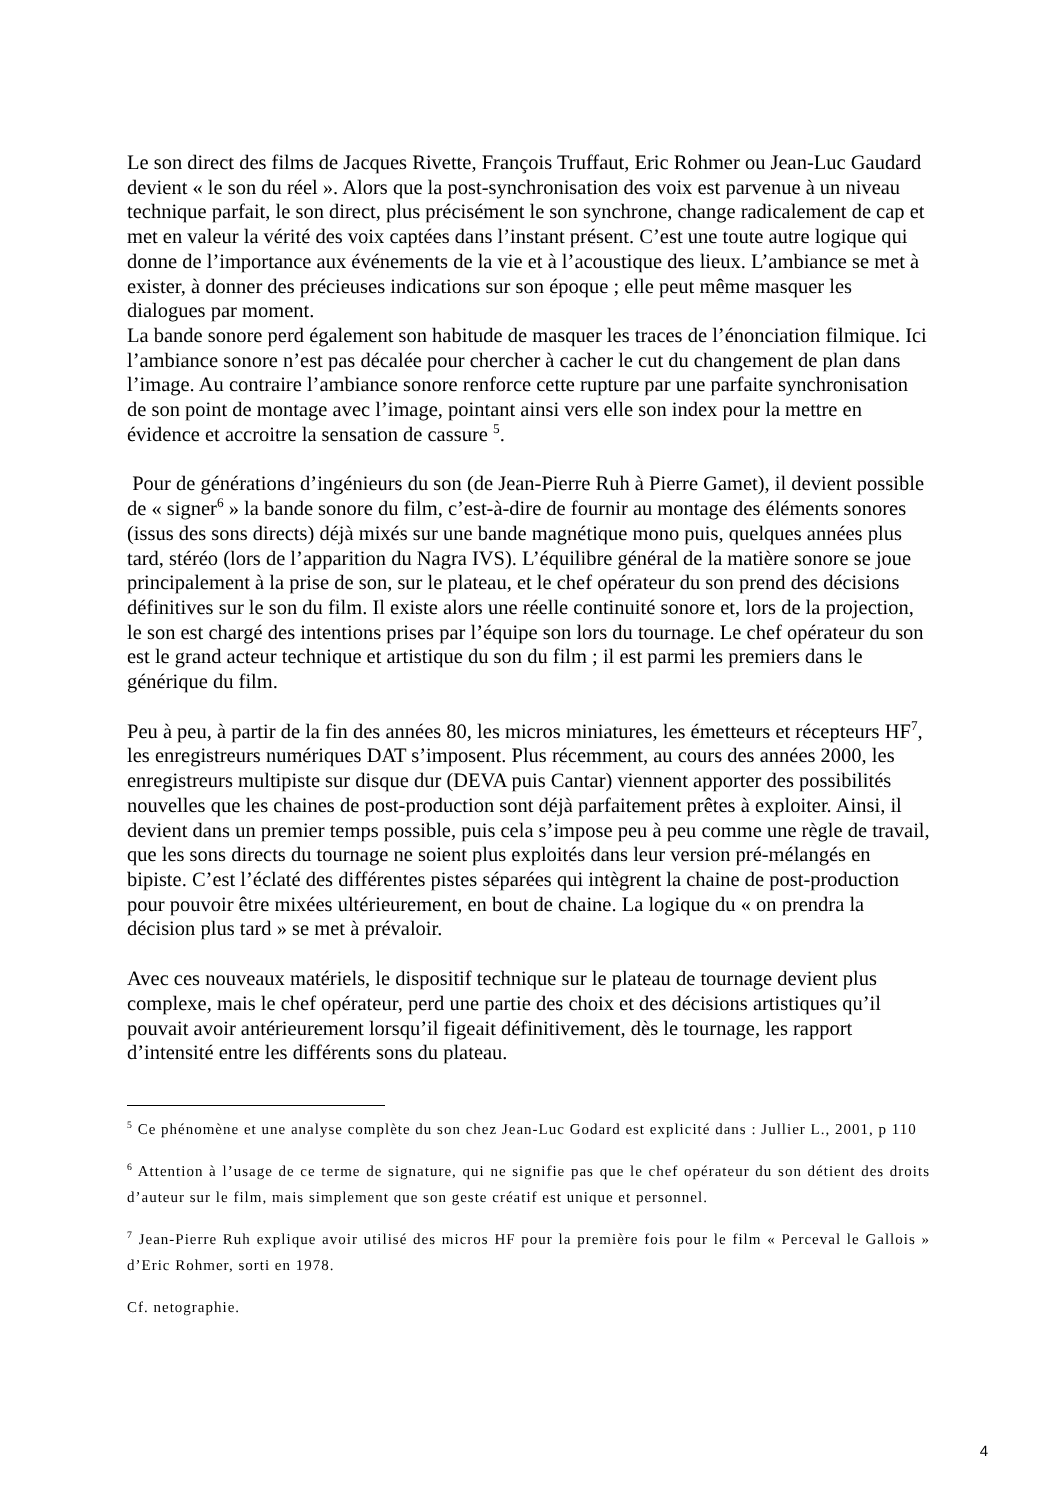Le son direct des films de Jacques Rivette, François Truffaut, Eric Rohmer ou Jean-Luc Gaudard devient « le son du réel ». Alors que la post-synchronisation des voix est parvenue à un niveau technique parfait, le son direct, plus précisément le son synchrone, change radicalement de cap et met en valeur la vérité des voix captées dans l’instant présent. C’est une toute autre logique qui donne de l’importance aux événements de la vie et à l’acoustique des lieux. L’ambiance se met à exister, à donner des précieuses indications sur son époque ; elle peut même masquer les dialogues par moment.
La bande sonore perd également son habitude de masquer les traces de l’énonciation filmique. Ici l’ambiance sonore n’est pas décalée pour chercher à cacher le cut du changement de plan dans l’image. Au contraire l’ambiance sonore renforce cette rupture par une parfaite synchronisation de son point de montage avec l’image, pointant ainsi vers elle son index pour la mettre en évidence et accroitre la sensation de cassure <sup>5</sup>.
Pour de générations d’ingénieurs du son (de Jean-Pierre Ruh à Pierre Gamet), il devient possible de « signer<sup>6</sup> » la bande sonore du film, c’est-à-dire de fournir au montage des éléments sonores (issus des sons directs) déjà mixés sur une bande magnétique mono puis, quelques années plus tard, stéréo (lors de l’apparition du Nagra IVS). L’équilibre général de la matière sonore se joue principalement à la prise de son, sur le plateau, et le chef opérateur du son prend des décisions définitives sur le son du film. Il existe alors une réelle continuité sonore et, lors de la projection, le son est chargé des intentions prises par l’équipe son lors du tournage. Le chef opérateur du son est le grand acteur technique et artistique du son du film ; il est parmi les premiers dans le générique du film.
Peu à peu, à partir de la fin des années 80, les micros miniatures, les émetteurs et récepteurs HF<sup>7</sup>, les enregistreurs numériques DAT s’imposent. Plus récemment, au cours des années 2000, les enregistreurs multipiste sur disque dur (DEVA puis Cantar) viennent apporter des possibilités nouvelles que les chaines de post-production sont déjà parfaitement prêtes à exploiter. Ainsi, il devient dans un premier temps possible, puis cela s’impose peu à peu comme une règle de travail, que les sons directs du tournage ne soient plus exploités dans leur version pré-mélangés en bipiste. C’est l’éclaté des différentes pistes séparées qui intègrent la chaine de post-production pour pouvoir être mixées ultérieurement, en bout de chaine. La logique du « on prendra la décision plus tard » se met à prévaloir.
Avec ces nouveaux matériels, le dispositif technique sur le plateau de tournage devient plus complexe, mais le chef opérateur, perd une partie des choix et des décisions artistiques qu’il pouvait avoir antérieurement lorsqu’il figeait définitivement, dès le tournage, les rapport d’intensité entre les différents sons du plateau.
<sup>5</sup> Ce phénomène et une analyse complète du son chez Jean-Luc Godard est explicité dans : Jullier L., 2001, p 110
<sup>6</sup> Attention à l’usage de ce terme de signature, qui ne signifie pas que le chef opérateur du son détient des droits d’auteur sur le film, mais simplement que son geste créatif est unique et personnel.
<sup>7</sup> Jean-Pierre Ruh explique avoir utilisé des micros HF pour la première fois pour le film « Perceval le Gallois » d’Eric Rohmer, sorti en 1978.
Cf. netographie.
4